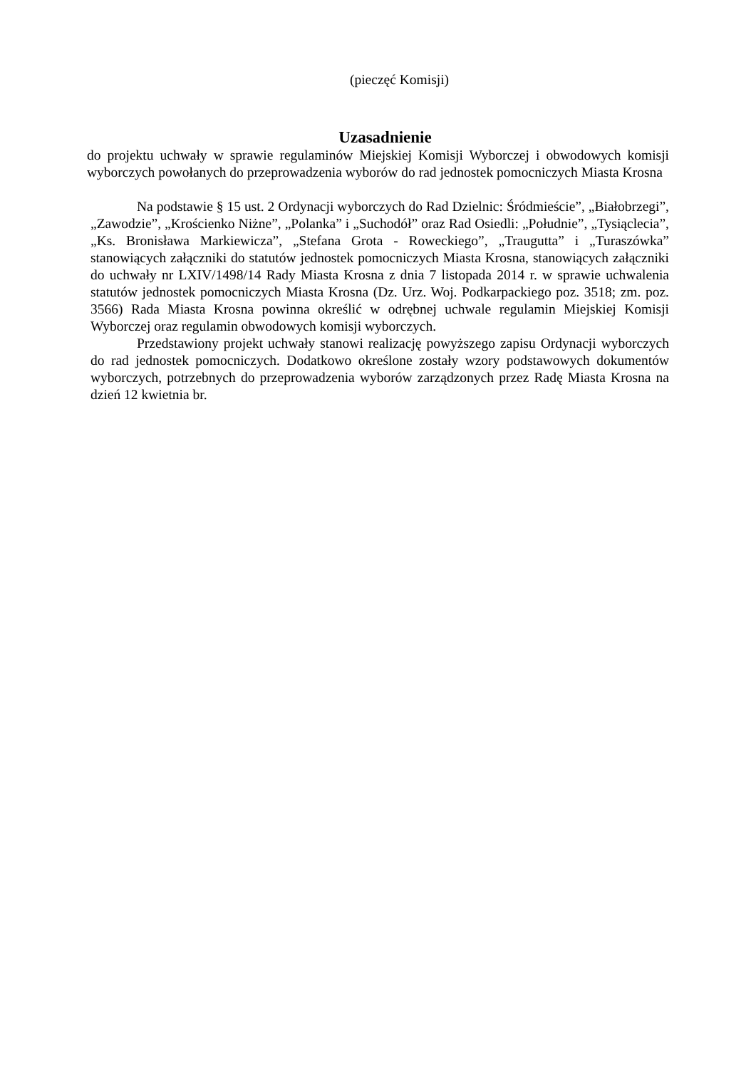(pieczęć Komisji)
Uzasadnienie
do projektu uchwały w sprawie regulaminów Miejskiej Komisji Wyborczej i obwodowych komisji wyborczych powołanych do przeprowadzenia wyborów do rad jednostek pomocniczych Miasta Krosna
Na podstawie § 15 ust. 2 Ordynacji wyborczych do Rad Dzielnic: Śródmieście”, „Białobrzegi”, „Zawodzie”, „Krościenko Niżne”, „Polanka” i „Suchodół” oraz Rad Osiedli: „Południe”, „Tysiąclecia”, „Ks. Bronisława Markiewicza”, „Stefana Grota - Roweckiego”, „Traugutta” i „Turaszówka” stanowiących załączniki do statutów jednostek pomocniczych Miasta Krosna, stanowiących załączniki do uchwały nr LXIV/1498/14 Rady Miasta Krosna z dnia 7 listopada 2014 r. w sprawie uchwalenia statutów jednostek pomocniczych Miasta Krosna (Dz. Urz. Woj. Podkarpackiego poz. 3518; zm. poz. 3566) Rada Miasta Krosna powinna określić w odrębnej uchwale regulamin Miejskiej Komisji Wyborczej oraz regulamin obwodowych komisji wyborczych.
Przedstawiony projekt uchwały stanowi realizację powyższego zapisu Ordynacji wyborczych do rad jednostek pomocniczych. Dodatkowo określone zostały wzory podstawowych dokumentów wyborczych, potrzebnych do przeprowadzenia wyborów zarządzonych przez Radę Miasta Krosna na dzień 12 kwietnia br.